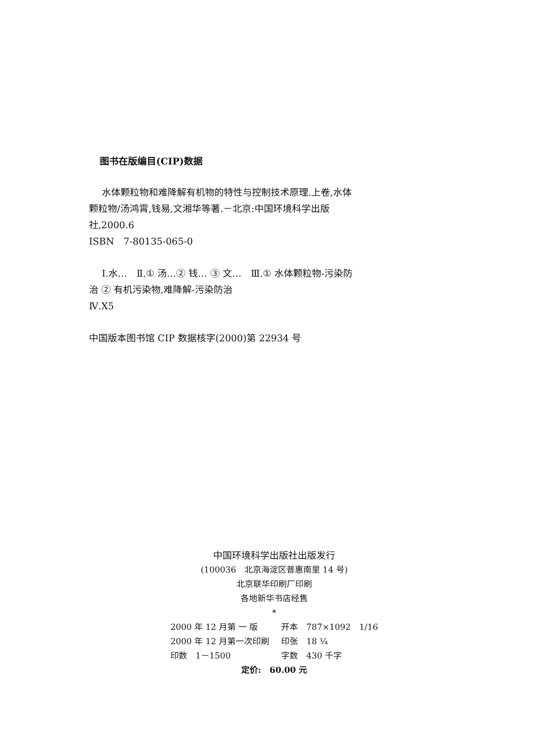图书在版编目(CIP)数据
水体颗粒物和难降解有机物的特性与控制技术原理.上卷,水体颗粒物/汤鸿霄,钱易,文湘华等著.－北京:中国环境科学出版社,2000.6
ISBN　7-80135-065-0
Ⅰ.水…　Ⅱ.① 汤…② 钱… ③ 文…　Ⅲ.① 水体颗粒物-污染防治 ② 有机污染物,难降解-污染防治
Ⅳ.X5
中国版本图书馆 CIP 数据核字(2000)第 22934 号
中国环境科学出版社出版发行
(100036　北京海淀区普惠南里 14 号)
北京联华印刷厂印刷
各地新华书店经售
*
| 2000 年 12 月第 一 版 | 开本 787×1092 1/16 |
| 2000 年 12 月第一次印刷 | 印张 18 ¼ |
| 印数 1－1500 | 字数 430 千字 |
定价:　60.00 元